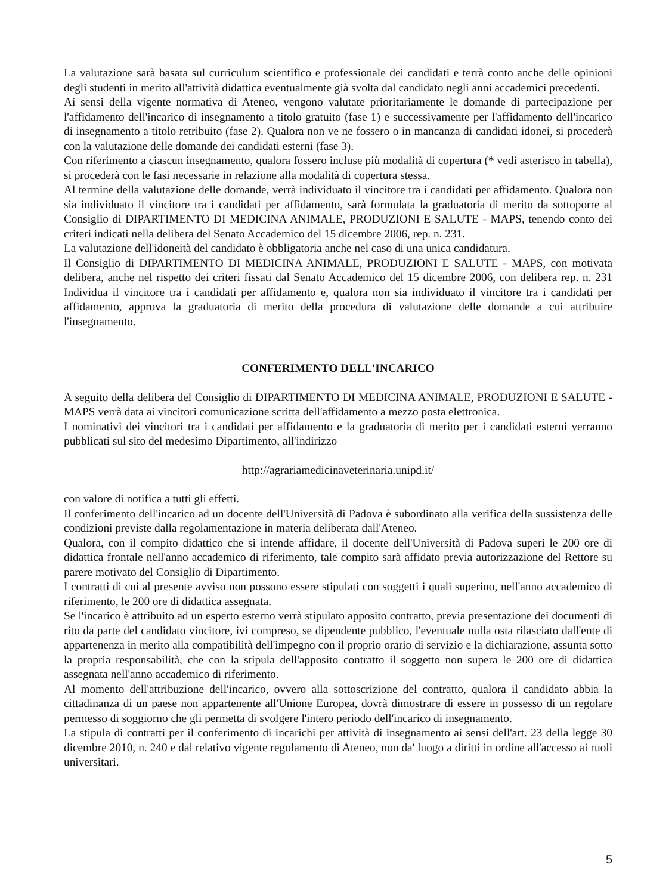La valutazione sarà basata sul curriculum scientifico e professionale dei candidati e terrà conto anche delle opinioni degli studenti in merito all'attività didattica eventualmente già svolta dal candidato negli anni accademici precedenti.
Ai sensi della vigente normativa di Ateneo, vengono valutate prioritariamente le domande di partecipazione per l'affidamento dell'incarico di insegnamento a titolo gratuito (fase 1) e successivamente per l'affidamento dell'incarico di insegnamento a titolo retribuito (fase 2). Qualora non ve ne fossero o in mancanza di candidati idonei, si procederà con la valutazione delle domande dei candidati esterni (fase 3).
Con riferimento a ciascun insegnamento, qualora fossero incluse più modalità di copertura (* vedi asterisco in tabella), si procederà con le fasi necessarie in relazione alla modalità di copertura stessa.
Al termine della valutazione delle domande, verrà individuato il vincitore tra i candidati per affidamento. Qualora non sia individuato il vincitore tra i candidati per affidamento, sarà formulata la graduatoria di merito da sottoporre al Consiglio di DIPARTIMENTO DI MEDICINA ANIMALE, PRODUZIONI E SALUTE - MAPS, tenendo conto dei criteri indicati nella delibera del Senato Accademico del 15 dicembre 2006, rep. n. 231.
La valutazione dell'idoneità del candidato è obbligatoria anche nel caso di una unica candidatura.
Il Consiglio di DIPARTIMENTO DI MEDICINA ANIMALE, PRODUZIONI E SALUTE - MAPS, con motivata delibera, anche nel rispetto dei criteri fissati dal Senato Accademico del 15 dicembre 2006, con delibera rep. n. 231 Individua il vincitore tra i candidati per affidamento e, qualora non sia individuato il vincitore tra i candidati per affidamento, approva la graduatoria di merito della procedura di valutazione delle domande a cui attribuire l'insegnamento.
CONFERIMENTO DELL'INCARICO
A seguito della delibera del Consiglio di DIPARTIMENTO DI MEDICINA ANIMALE, PRODUZIONI E SALUTE - MAPS verrà data ai vincitori comunicazione scritta dell'affidamento a mezzo posta elettronica.
I nominativi dei vincitori tra i candidati per affidamento e la graduatoria di merito per i candidati esterni verranno pubblicati sul sito del medesimo Dipartimento, all'indirizzo
http://agrariamedicinaveterinaria.unipd.it/
con valore di notifica a tutti gli effetti.
Il conferimento dell'incarico ad un docente dell'Università di Padova è subordinato alla verifica della sussistenza delle condizioni previste dalla regolamentazione in materia deliberata dall'Ateneo.
Qualora, con il compito didattico che si intende affidare, il docente dell'Università di Padova superi le 200 ore di didattica frontale nell'anno accademico di riferimento, tale compito sarà affidato previa autorizzazione del Rettore su parere motivato del Consiglio di Dipartimento.
I contratti di cui al presente avviso non possono essere stipulati con soggetti i quali superino, nell'anno accademico di riferimento, le 200 ore di didattica assegnata.
Se l'incarico è attribuito ad un esperto esterno verrà stipulato apposito contratto, previa presentazione dei documenti di rito da parte del candidato vincitore, ivi compreso, se dipendente pubblico, l'eventuale nulla osta rilasciato dall'ente di appartenenza in merito alla compatibilità dell'impegno con il proprio orario di servizio e la dichiarazione, assunta sotto la propria responsabilità, che con la stipula dell'apposito contratto il soggetto non supera le 200 ore di didattica assegnata nell'anno accademico di riferimento.
Al momento dell'attribuzione dell'incarico, ovvero alla sottoscrizione del contratto, qualora il candidato abbia la cittadinanza di un paese non appartenente all'Unione Europea, dovrà dimostrare di essere in possesso di un regolare permesso di soggiorno che gli permetta di svolgere l'intero periodo dell'incarico di insegnamento.
La stipula di contratti per il conferimento di incarichi per attività di insegnamento ai sensi dell'art. 23 della legge 30 dicembre 2010, n. 240 e dal relativo vigente regolamento di Ateneo, non da' luogo a diritti in ordine all'accesso ai ruoli universitari.
5